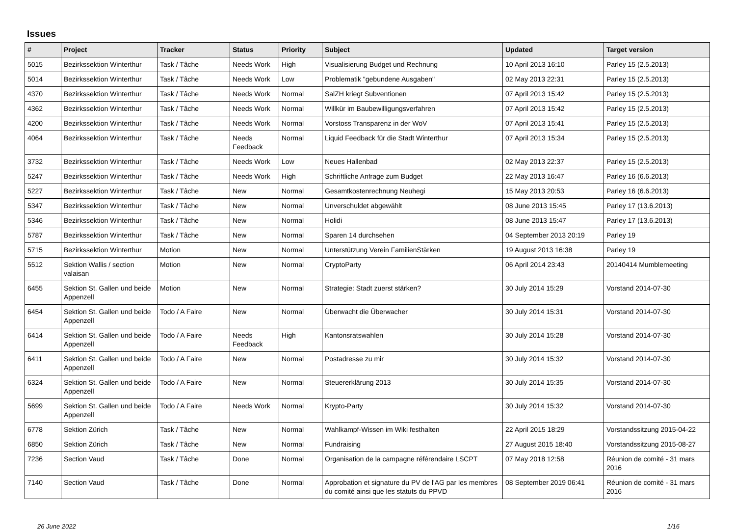Issues
| # | Project | Tracker | Status | Priority | Subject | Updated | Target version |
| --- | --- | --- | --- | --- | --- | --- | --- |
| 5015 | Bezirkssektion Winterthur | Task / Tâche | Needs Work | High | Visualisierung Budget und Rechnung | 10 April 2013 16:10 | Parley 15 (2.5.2013) |
| 5014 | Bezirkssektion Winterthur | Task / Tâche | Needs Work | Low | Problematik "gebundene Ausgaben" | 02 May 2013 22:31 | Parley 15 (2.5.2013) |
| 4370 | Bezirkssektion Winterthur | Task / Tâche | Needs Work | Normal | SalZH kriegt Subventionen | 07 April 2013 15:42 | Parley 15 (2.5.2013) |
| 4362 | Bezirkssektion Winterthur | Task / Tâche | Needs Work | Normal | Willkür im Baubewilligungsverfahren | 07 April 2013 15:42 | Parley 15 (2.5.2013) |
| 4200 | Bezirkssektion Winterthur | Task / Tâche | Needs Work | Normal | Vorstoss Transparenz in der WoV | 07 April 2013 15:41 | Parley 15 (2.5.2013) |
| 4064 | Bezirkssektion Winterthur | Task / Tâche | Needs Feedback | Normal | Liquid Feedback für die Stadt Winterthur | 07 April 2013 15:34 | Parley 15 (2.5.2013) |
| 3732 | Bezirkssektion Winterthur | Task / Tâche | Needs Work | Low | Neues Hallenbad | 02 May 2013 22:37 | Parley 15 (2.5.2013) |
| 5247 | Bezirkssektion Winterthur | Task / Tâche | Needs Work | High | Schriftliche Anfrage zum Budget | 22 May 2013 16:47 | Parley 16 (6.6.2013) |
| 5227 | Bezirkssektion Winterthur | Task / Tâche | New | Normal | Gesamtkostenrechnung Neuhegi | 15 May 2013 20:53 | Parley 16 (6.6.2013) |
| 5347 | Bezirkssektion Winterthur | Task / Tâche | New | Normal | Unverschuldet abgewählt | 08 June 2013 15:45 | Parley 17 (13.6.2013) |
| 5346 | Bezirkssektion Winterthur | Task / Tâche | New | Normal | Holidi | 08 June 2013 15:47 | Parley 17 (13.6.2013) |
| 5787 | Bezirkssektion Winterthur | Task / Tâche | New | Normal | Sparen 14 durchsehen | 04 September 2013 20:19 | Parley 19 |
| 5715 | Bezirkssektion Winterthur | Motion | New | Normal | Unterstützung Verein FamilienStärken | 19 August 2013 16:38 | Parley 19 |
| 5512 | Sektion Wallis / section valaisan | Motion | New | Normal | CryptoParty | 06 April 2014 23:43 | 20140414 Mumblemeeting |
| 6455 | Sektion St. Gallen und beide Appenzell | Motion | New | Normal | Strategie: Stadt zuerst stärken? | 30 July 2014 15:29 | Vorstand 2014-07-30 |
| 6454 | Sektion St. Gallen und beide Appenzell | Todo / A Faire | New | Normal | Überwacht die Überwacher | 30 July 2014 15:31 | Vorstand 2014-07-30 |
| 6414 | Sektion St. Gallen und beide Appenzell | Todo / A Faire | Needs Feedback | High | Kantonsratswahlen | 30 July 2014 15:28 | Vorstand 2014-07-30 |
| 6411 | Sektion St. Gallen und beide Appenzell | Todo / A Faire | New | Normal | Postadresse zu mir | 30 July 2014 15:32 | Vorstand 2014-07-30 |
| 6324 | Sektion St. Gallen und beide Appenzell | Todo / A Faire | New | Normal | Steuererklärung 2013 | 30 July 2014 15:35 | Vorstand 2014-07-30 |
| 5699 | Sektion St. Gallen und beide Appenzell | Todo / A Faire | Needs Work | Normal | Krypto-Party | 30 July 2014 15:32 | Vorstand 2014-07-30 |
| 6778 | Sektion Zürich | Task / Tâche | New | Normal | Wahlkampf-Wissen im Wiki festhalten | 22 April 2015 18:29 | Vorstandssitzung 2015-04-22 |
| 6850 | Sektion Zürich | Task / Tâche | New | Normal | Fundraising | 27 August 2015 18:40 | Vorstandssitzung 2015-08-27 |
| 7236 | Section Vaud | Task / Tâche | Done | Normal | Organisation de la campagne référendaire LSCPT | 07 May 2018 12:58 | Réunion de comité - 31 mars 2016 |
| 7140 | Section Vaud | Task / Tâche | Done | Normal | Approbation et signature du PV de l'AG par les membres du comité ainsi que les statuts du PPVD | 08 September 2019 06:41 | Réunion de comité - 31 mars 2016 |
26 June 2022 1/16